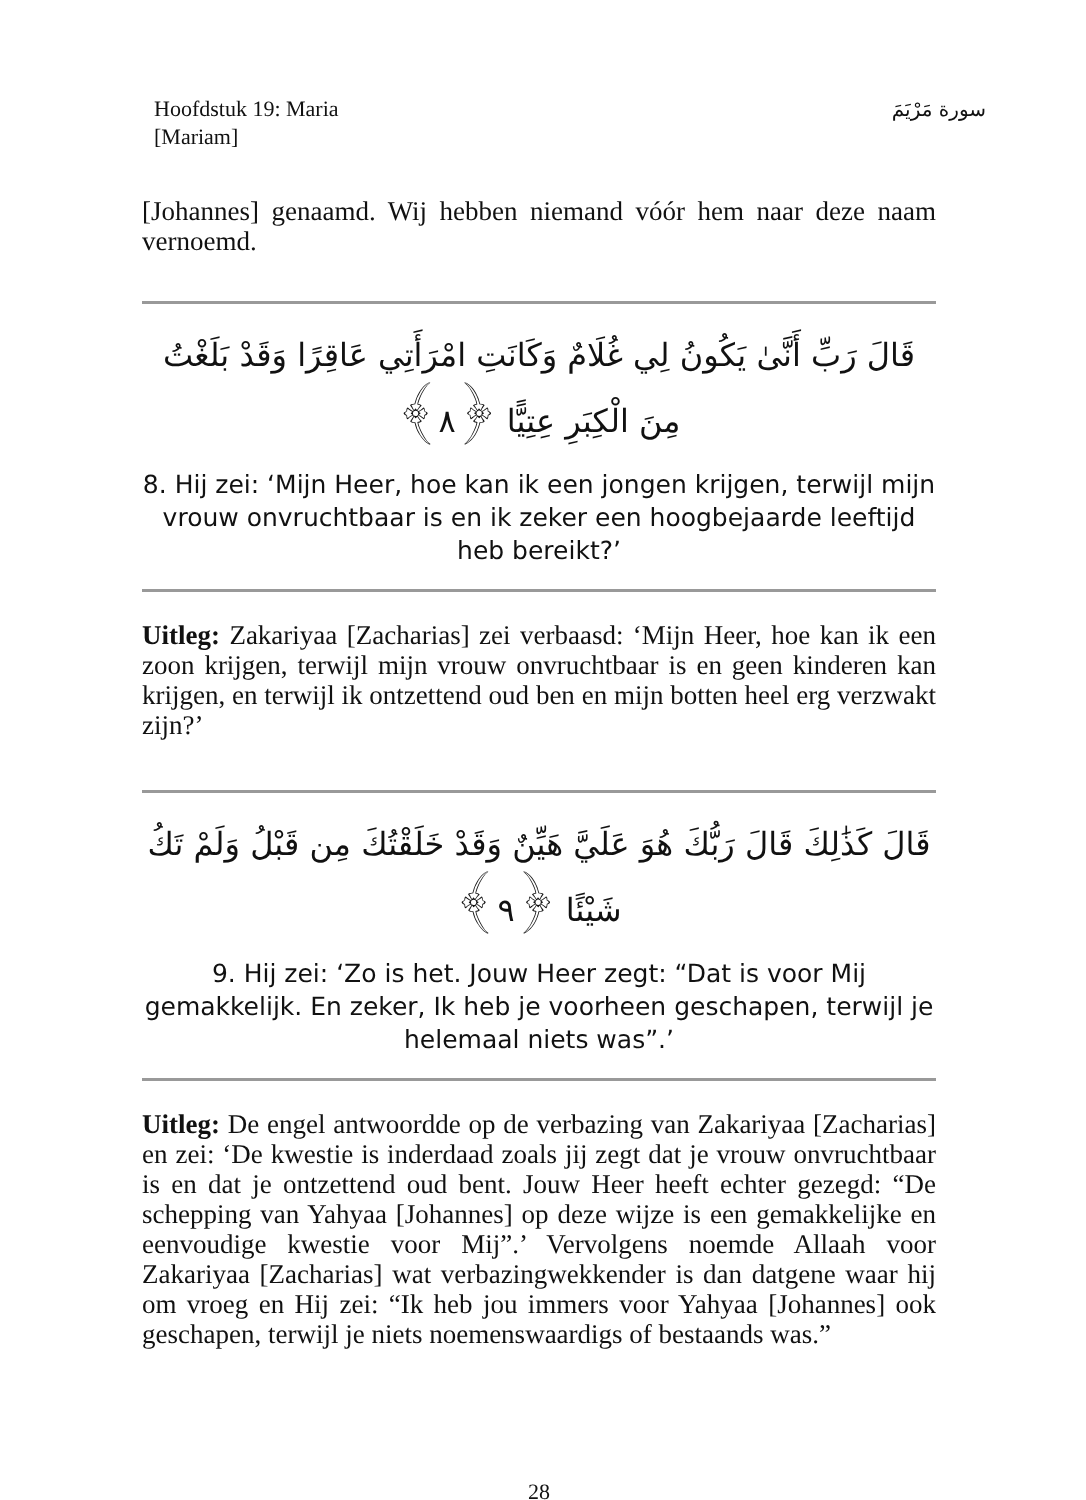Hoofdstuk 19: Maria
[Mariam]
سورة مَرْيَمَ
[Johannes] genaamd. Wij hebben niemand vóór hem naar deze naam vernoemd.
قَالَ رَبِّ أَنَّىٰ يَكُونُ لِي غُلَامٌ وَكَانَتِ امْرَأَتِي عَاقِرًا وَقَدْ بَلَغْتُ مِنَ الْكِبَرِ عِتِيًّا ﴿٨﴾
8. Hij zei: ‘Mijn Heer, hoe kan ik een jongen krijgen, terwijl mijn vrouw onvruchtbaar is en ik zeker een hoogbejaarde leeftijd heb bereikt?’
Uitleg: Zakariyaa [Zacharias] zei verbaasd: ‘Mijn Heer, hoe kan ik een zoon krijgen, terwijl mijn vrouw onvruchtbaar is en geen kinderen kan krijgen, en terwijl ik ontzettend oud ben en mijn botten heel erg verzwakt zijn?’
قَالَ كَذَٰلِكَ قَالَ رَبُّكَ هُوَ عَلَيَّ هَيِّنٌ وَقَدْ خَلَقْتُكَ مِن قَبْلُ وَلَمْ تَكُ شَيْئًا ﴿٩﴾
9. Hij zei: ‘Zo is het. Jouw Heer zegt: “Dat is voor Mij gemakkelijk. En zeker, Ik heb je voorheen geschapen, terwijl je helemaal niets was”.’
Uitleg: De engel antwoordde op de verbazing van Zakariyaa [Zacharias] en zei: ‘De kwestie is inderdaad zoals jij zegt dat je vrouw onvruchtbaar is en dat je ontzettend oud bent. Jouw Heer heeft echter gezegd: “De schepping van Yahyaa [Johannes] op deze wijze is een gemakkelijke en eenvoudige kwestie voor Mij”.’ Vervolgens noemde Allaah voor Zakariyaa [Zacharias] wat verbazingwekkender is dan datgene waar hij om vroeg en Hij zei: “Ik heb jou immers voor Yahyaa [Johannes] ook geschapen, terwijl je niets noemenswaardigs of bestaands was.”
28